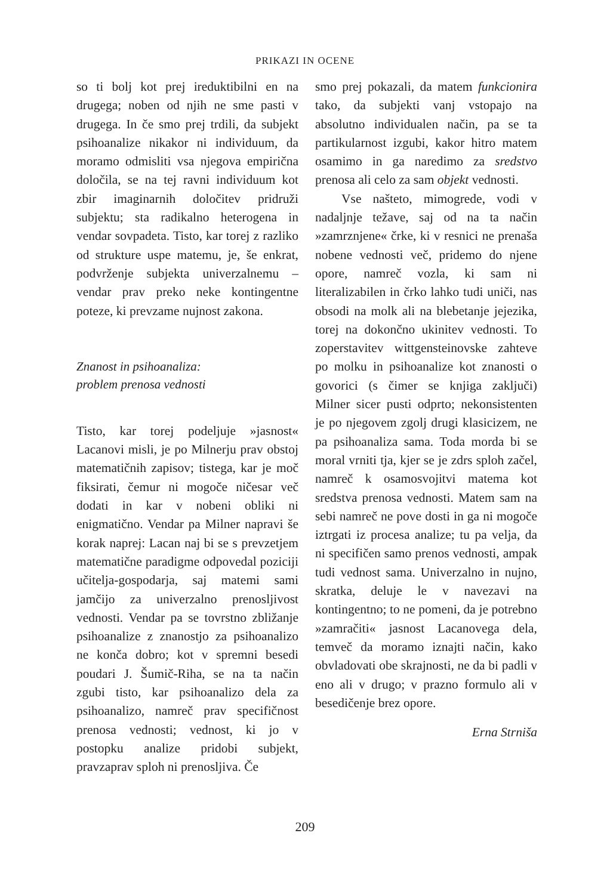PRIKAZI IN OCENE
so ti bolj kot prej ireduktibilni en na drugega; noben od njih ne sme pasti v drugega. In če smo prej trdili, da subjekt psihoanalize nikakor ni individuum, da moramo odmisliti vsa njegova empirična določila, se na tej ravni individuum kot zbir imaginarnih določitev pridruži subjektu; sta radikalno heterogena in vendar sovpadeta. Tisto, kar torej z razliko od strukture uspe matemu, je, še enkrat, podvrženje subjekta univerzalnemu – vendar prav preko neke kontingentne poteze, ki prevzame nujnost zakona.
Znanost in psihoanaliza:
problem prenosa vednosti
Tisto, kar torej podeljuje »jasnost« Lacanovi misli, je po Milnerju prav obstoj matematičnih zapisov; tistega, kar je moč fiksirati, čemur ni mogoče ničesar več dodati in kar v nobeni obliki ni enigmatično. Vendar pa Milner napravi še korak naprej: Lacan naj bi se s prevzetjem matematične paradigme odpovedal poziciji učitelja-gospodarja, saj matemi sami jamčijo za univerzalno prenosljivost vednosti. Vendar pa se tovrstno zbližanje psihoanalize z znanostjo za psihoanalizo ne konča dobro; kot v spremni besedi poudari J. Šumič-Riha, se na ta način zgubi tisto, kar psihoanalizo dela za psihoanalizo, namreč prav specifičnost prenosa vednosti; vednost, ki jo v postopku analize pridobi subjekt, pravzaprav sploh ni prenosljiva. Če
smo prej pokazali, da matem funkcionira tako, da subjekti vanj vstopajo na absolutno individualen način, pa se ta partikularnost izgubi, kakor hitro matem osamimo in ga naredimo za sredstvo prenosa ali celo za sam objekt vednosti.
Vse našteto, mimogrede, vodi v nadaljnje težave, saj od na ta način »zamrznjene« črke, ki v resnici ne prenaša nobene vednosti več, pridemo do njene opore, namreč vozla, ki sam ni literalizabilen in črko lahko tudi uniči, nas obsodi na molk ali na blebetanje jejezika, torej na dokončno ukinitev vednosti. To zoperstavitev wittgensteinovske zahteve po molku in psihoanalize kot znanosti o govorici (s čimer se knjiga zaključi) Milner sicer pusti odprto; nekonsistenten je po njegovem zgolj drugi klasicizem, ne pa psihoanaliza sama. Toda morda bi se moral vrniti tja, kjer se je zdrs sploh začel, namreč k osamosvojitvi matema kot sredstva prenosa vednosti. Matem sam na sebi namreč ne pove dosti in ga ni mogoče iztrgati iz procesa analize; tu pa velja, da ni specifičen samo prenos vednosti, ampak tudi vednost sama. Univerzalno in nujno, skratka, deluje le v navezavi na kontingentno; to ne pomeni, da je potrebno »zamračiti« jasnost Lacanovega dela, temveč da moramo iznajti način, kako obvladovati obe skrajnosti, ne da bi padli v eno ali v drugo; v prazno formulo ali v besedičenje brez opore.
Erna Strniša
209